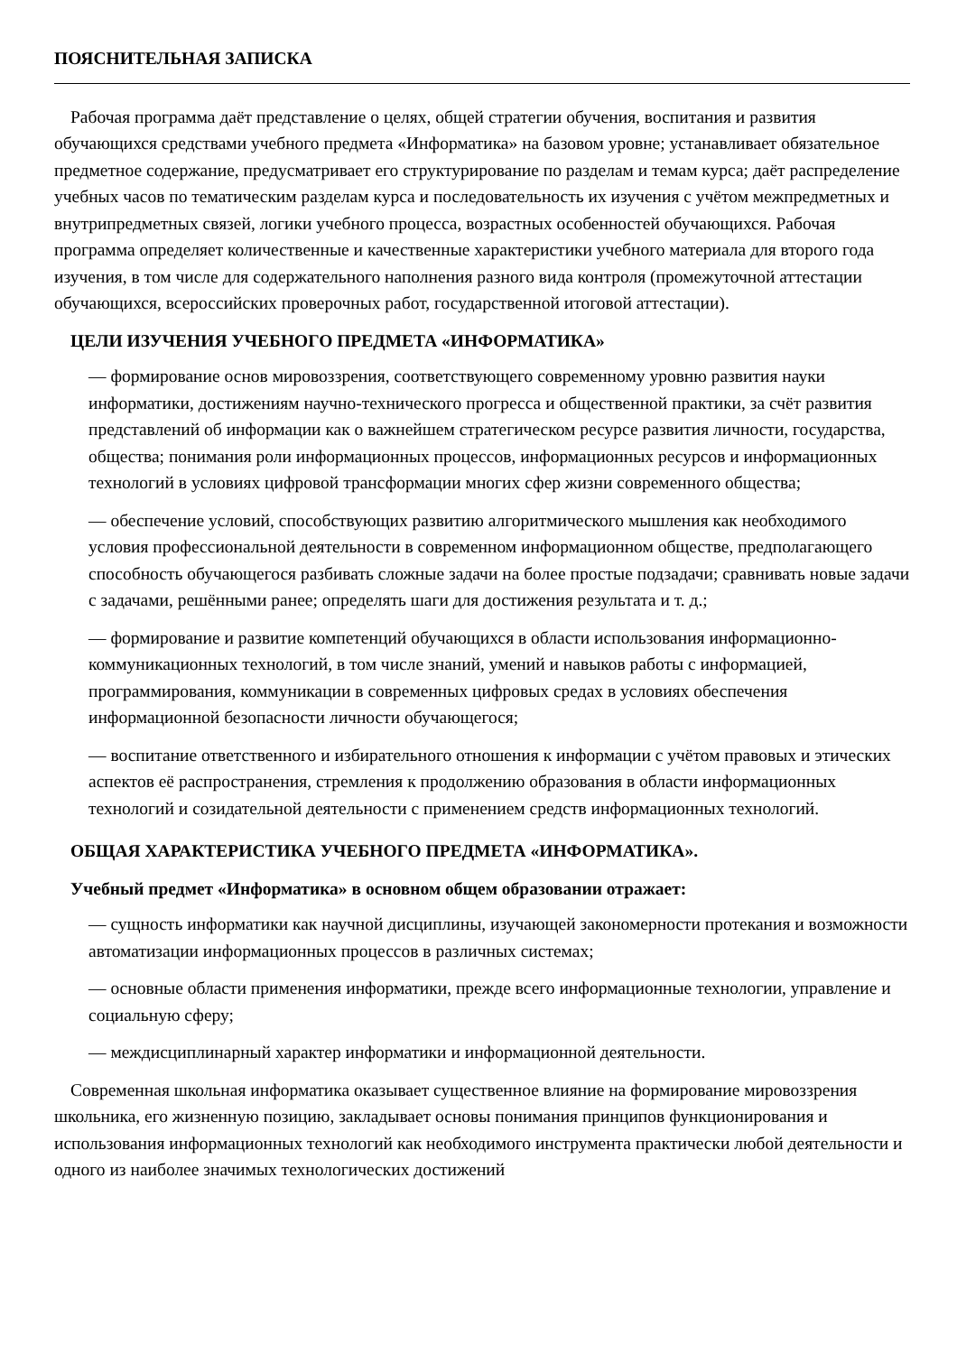ПОЯСНИТЕЛЬНАЯ ЗАПИСКА
Рабочая программа даёт представление о целях, общей стратегии обучения, воспитания и развития обучающихся средствами учебного предмета «Информатика» на базовом уровне; устанавливает обязательное предметное содержание, предусматривает его структурирование по разделам и темам курса; даёт распределение учебных часов по тематическим разделам курса и последовательность их изучения с учётом межпредметных и внутрипредметных связей, логики учебного процесса, возрастных особенностей обучающихся. Рабочая программа определяет количественные и качественные характеристики учебного материала для второго года изучения, в том числе для содержательного наполнения разного вида контроля (промежуточной аттестации обучающихся, всероссийских проверочных работ, государственной итоговой аттестации).
ЦЕЛИ ИЗУЧЕНИЯ УЧЕБНОГО ПРЕДМЕТА «ИНФОРМАТИКА»
— формирование основ мировоззрения, соответствующего современному уровню развития науки информатики, достижениям научно-технического прогресса и общественной практики, за счёт развития представлений об информации как о важнейшем стратегическом ресурсе развития личности, государства, общества; понимания роли информационных процессов, информационных ресурсов и информационных технологий в условиях цифровой трансформации многих сфер жизни современного общества;
— обеспечение условий, способствующих развитию алгоритмического мышления как необходимого условия профессиональной деятельности в современном информационном обществе, предполагающего способность обучающегося разбивать сложные задачи на более простые подзадачи; сравнивать новые задачи с задачами, решёнными ранее; определять шаги для достижения результата и т. д.;
— формирование и развитие компетенций обучающихся в области использования информационно-коммуникационных технологий, в том числе знаний, умений и навыков работы с информацией, программирования, коммуникации в современных цифровых средах в условиях обеспечения информационной безопасности личности обучающегося;
— воспитание ответственного и избирательного отношения к информации с учётом правовых и этических аспектов её распространения, стремления к продолжению образования в области информационных технологий и созидательной деятельности с применением средств информационных технологий.
ОБЩАЯ ХАРАКТЕРИСТИКА УЧЕБНОГО ПРЕДМЕТА «ИНФОРМАТИКА».
Учебный предмет «Информатика» в основном общем образовании отражает:
— сущность информатики как научной дисциплины, изучающей закономерности протекания и возможности автоматизации информационных процессов в различных системах;
— основные области применения информатики, прежде всего информационные технологии, управление и социальную сферу;
— междисциплинарный характер информатики и информационной деятельности.
Современная школьная информатика оказывает существенное влияние на формирование мировоззрения школьника, его жизненную позицию, закладывает основы понимания принципов функционирования и использования информационных технологий как необходимого инструмента практически любой деятельности и одного из наиболее значимых технологических достижений